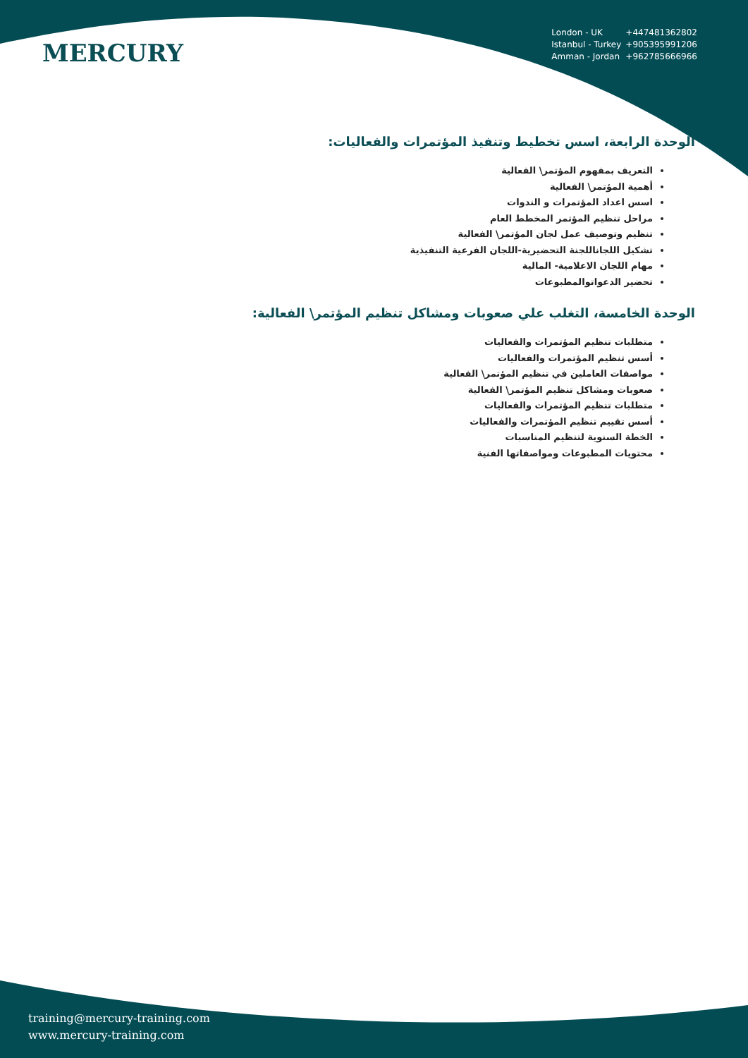MERCURY
London - UK +447481362802
Istanbul - Turkey +905395991206
Amman - Jordan +962785666966
الوحدة الرابعة، اسس تخطيط وتنفيذ المؤتمرات والفعاليات:
التعريف بمفهوم المؤتمر\ الفعالية
أهمية المؤتمر\ الفعالية
اسس اعداد المؤتمرات و الندوات
مراحل تنظيم المؤتمر المخطط العام
تنظيم وتوصيف عمل لجان المؤتمر\ الفعالية
تشكيل اللجاناللجنة التحضيرية-اللجان الفرعية التنفيذية
مهام اللجان الاعلامية- المالية
تحضير الدعواتوالمطبوعات
الوحدة الخامسة، التغلب علي صعوبات ومشاكل تنظيم المؤتمر\ الفعالية:
متطلبات تنظيم المؤتمرات والفعاليات
أسس تنظيم المؤتمرات والفعاليات
مواصفات العاملين في تنظيم المؤتمر\ الفعالية
صعوبات ومشاكل تنظيم المؤتمر\ الفعالية
متطلبات تنظيم المؤتمرات والفعاليات
أسس تقييم تنظيم المؤتمرات والفعاليات
الخطة السنوية لتنظيم المناسبات
محتويات المطبوعات ومواصفاتها الفنية
training@mercury-training.com
www.mercury-training.com